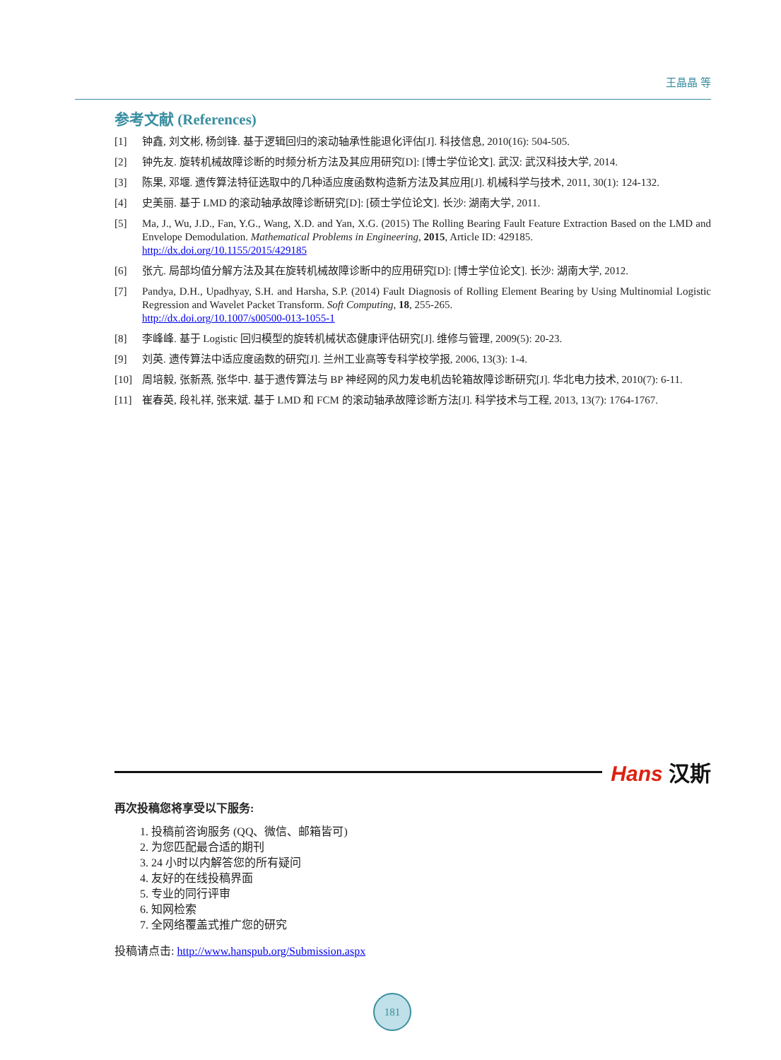王晶晶 等
参考文献 (References)
[1] 钟鑫, 刘文彬, 杨剑锋. 基于逻辑回归的滚动轴承性能退化评估[J]. 科技信息, 2010(16): 504-505.
[2] 钟先友. 旋转机械故障诊断的时频分析方法及其应用研究[D]: [博士学位论文]. 武汉: 武汉科技大学, 2014.
[3] 陈果, 邓堰. 遗传算法特征选取中的几种适应度函数构造新方法及其应用[J]. 机械科学与技术, 2011, 30(1): 124-132.
[4] 史美丽. 基于 LMD 的滚动轴承故障诊断研究[D]: [硕士学位论文]. 长沙: 湖南大学, 2011.
[5] Ma, J., Wu, J.D., Fan, Y.G., Wang, X.D. and Yan, X.G. (2015) The Rolling Bearing Fault Feature Extraction Based on the LMD and Envelope Demodulation. Mathematical Problems in Engineering, 2015, Article ID: 429185.
http://dx.doi.org/10.1155/2015/429185
[6] 张亢. 局部均值分解方法及其在旋转机械故障诊断中的应用研究[D]: [博士学位论文]. 长沙: 湖南大学, 2012.
[7] Pandya, D.H., Upadhyay, S.H. and Harsha, S.P. (2014) Fault Diagnosis of Rolling Element Bearing by Using Multinomial Logistic Regression and Wavelet Packet Transform. Soft Computing, 18, 255-265.
http://dx.doi.org/10.1007/s00500-013-1055-1
[8] 李峰峰. 基于 Logistic 回归模型的旋转机械状态健康评估研究[J]. 维修与管理, 2009(5): 20-23.
[9] 刘英. 遗传算法中适应度函数的研究[J]. 兰州工业高等专科学校学报, 2006, 13(3): 1-4.
[10] 周培毅, 张新燕, 张华中. 基于遗传算法与 BP 神经网的风力发电机齿轮箱故障诊断研究[J]. 华北电力技术, 2010(7): 6-11.
[11] 崔春英, 段礼祥, 张来斌. 基于 LMD 和 FCM 的滚动轴承故障诊断方法[J]. 科学技术与工程, 2013, 13(7): 1764-1767.
Hans 汉斯
再次投稿您将享受以下服务:
1. 投稿前咨询服务 (QQ、微信、邮箱皆可)
2. 为您匹配最合适的期刊
3. 24 小时以内解答您的所有疑问
4. 友好的在线投稿界面
5. 专业的同行评审
6. 知网检索
7. 全网络覆盖式推广您的研究
投稿请点击: http://www.hanspub.org/Submission.aspx
181